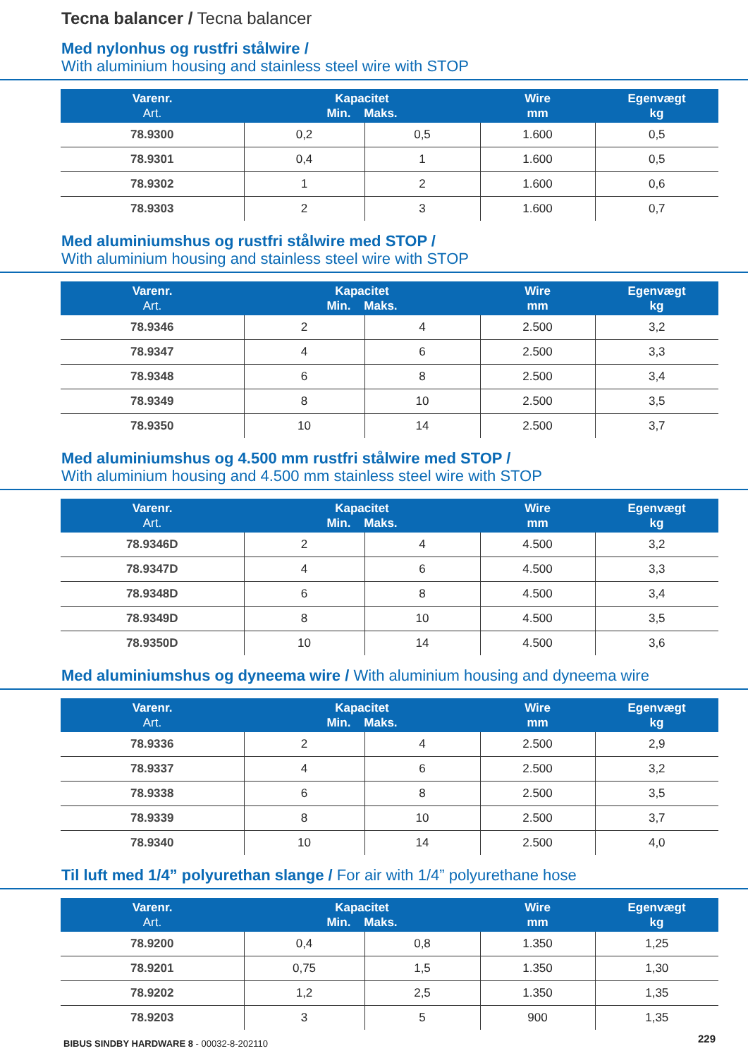Tecna balancer / Tecna balancer
Med nylonhus og rustfri stålwire /
With aluminium housing and stainless steel wire with STOP
| Varenr. Art. | Kapacitet Min. Maks. | | Wire mm | Egenvægt kg |
| --- | --- | --- | --- | --- |
| 78.9300 | 0,2 | 0,5 | 1.600 | 0,5 |
| 78.9301 | 0,4 | 1 | 1.600 | 0,5 |
| 78.9302 | 1 | 2 | 1.600 | 0,6 |
| 78.9303 | 2 | 3 | 1.600 | 0,7 |
Med aluminiumshus og rustfri stålwire med STOP /
With aluminium housing and stainless steel wire with STOP
| Varenr. Art. | Kapacitet Min. Maks. | | Wire mm | Egenvægt kg |
| --- | --- | --- | --- | --- |
| 78.9346 | 2 | 4 | 2.500 | 3,2 |
| 78.9347 | 4 | 6 | 2.500 | 3,3 |
| 78.9348 | 6 | 8 | 2.500 | 3,4 |
| 78.9349 | 8 | 10 | 2.500 | 3,5 |
| 78.9350 | 10 | 14 | 2.500 | 3,7 |
Med aluminiumshus og 4.500 mm rustfri stålwire med STOP /
With aluminium housing and 4.500 mm stainless steel wire with STOP
| Varenr. Art. | Kapacitet Min. Maks. | | Wire mm | Egenvægt kg |
| --- | --- | --- | --- | --- |
| 78.9346D | 2 | 4 | 4.500 | 3,2 |
| 78.9347D | 4 | 6 | 4.500 | 3,3 |
| 78.9348D | 6 | 8 | 4.500 | 3,4 |
| 78.9349D | 8 | 10 | 4.500 | 3,5 |
| 78.9350D | 10 | 14 | 4.500 | 3,6 |
Med aluminiumshus og dyneema wire / With aluminium housing and dyneema wire
| Varenr. Art. | Kapacitet Min. Maks. | | Wire mm | Egenvægt kg |
| --- | --- | --- | --- | --- |
| 78.9336 | 2 | 4 | 2.500 | 2,9 |
| 78.9337 | 4 | 6 | 2.500 | 3,2 |
| 78.9338 | 6 | 8 | 2.500 | 3,5 |
| 78.9339 | 8 | 10 | 2.500 | 3,7 |
| 78.9340 | 10 | 14 | 2.500 | 4,0 |
Til luft med 1/4” polyurethan slange / For air with 1/4” polyurethane hose
| Varenr. Art. | Kapacitet Min. Maks. | | Wire mm | Egenvægt kg |
| --- | --- | --- | --- | --- |
| 78.9200 | 0,4 | 0,8 | 1.350 | 1,25 |
| 78.9201 | 0,75 | 1,5 | 1.350 | 1,30 |
| 78.9202 | 1,2 | 2,5 | 1.350 | 1,35 |
| 78.9203 | 3 | 5 | 900 | 1,35 |
BIBUS SINDBY HARDWARE 8 - 00032-8-202110
229